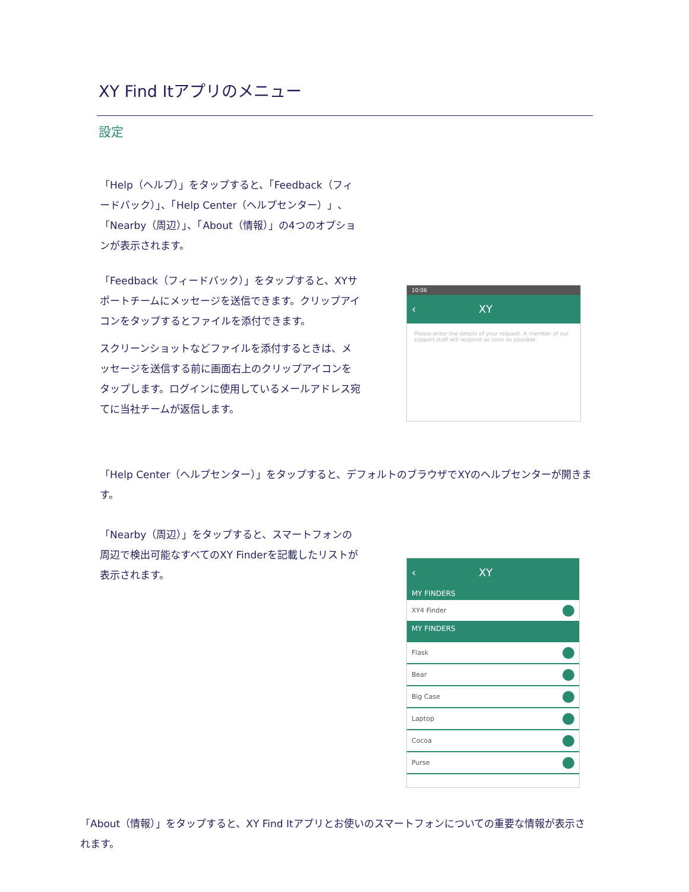XY Find Itアプリのメニュー
設定
「Help（ヘルプ）」をタップすると、「Feedback（フィードバック）」、「Help Center（ヘルプセンター）」、「Nearby（周辺）」、「About（情報）」の4つのオプションが表示されます。
「Feedback（フィードバック）」をタップすると、XYサポートチームにメッセージを送信できます。クリップアイコンをタップするとファイルを添付できます。
スクリーンショットなどファイルを添付するときは、メッセージを送信する前に画面右上のクリップアイコンをタップします。ログインに使用しているメールアドレス宛てに当社チームが返信します。
10:06
‹ XY
Please enter the details of your request. A member of our support staff will respond as soon as possible.
「Help Center（ヘルプセンター）」をタップすると、デフォルトのブラウザでXYのヘルプセンターが開きます。
「Nearby（周辺）」をタップすると、スマートフォンの周辺で検出可能なすべてのXY Finderを記載したリストが表示されます。
‹ XY
MY FINDERS
XY4 Finder
MY FINDERS
Flask
Bear
Big Case
Laptop
Cocoa
Purse
「About（情報）」をタップすると、XY Find Itアプリとお使いのスマートフォンについての重要な情報が表示されます。